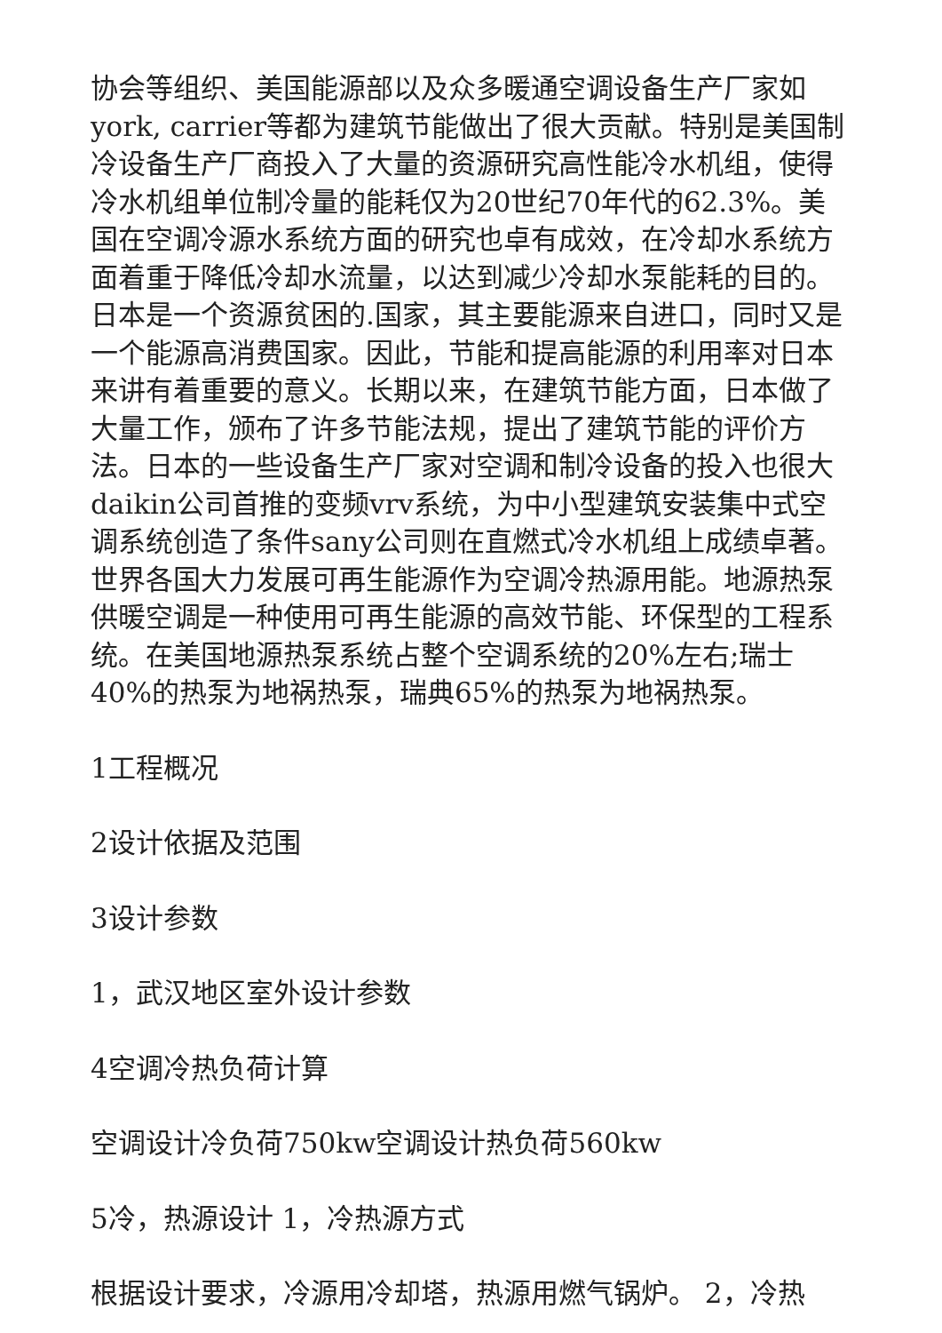协会等组织、美国能源部以及众多暖通空调设备生产厂家如york, carrier等都为建筑节能做出了很大贡献。特别是美国制冷设备生产厂商投入了大量的资源研究高性能冷水机组，使得冷水机组单位制冷量的能耗仅为20世纪70年代的62.3%。美国在空调冷源水系统方面的研究也卓有成效，在冷却水系统方面着重于降低冷却水流量，以达到减少冷却水泵能耗的目的。日本是一个资源贫困的.国家，其主要能源来自进口，同时又是一个能源高消费国家。因此，节能和提高能源的利用率对日本来讲有着重要的意义。长期以来，在建筑节能方面，日本做了大量工作，颁布了许多节能法规，提出了建筑节能的评价方法。日本的一些设备生产厂家对空调和制冷设备的投入也很大daikin公司首推的变频vrv系统，为中小型建筑安装集中式空调系统创造了条件sany公司则在直燃式冷水机组上成绩卓著。世界各国大力发展可再生能源作为空调冷热源用能。地源热泵供暖空调是一种使用可再生能源的高效节能、环保型的工程系统。在美国地源热泵系统占整个空调系统的20%左右;瑞士40%的热泵为地祸热泵，瑞典65%的热泵为地祸热泵。
1工程概况
2设计依据及范围
3设计参数
1，武汉地区室外设计参数
4空调冷热负荷计算
空调设计冷负荷750kw空调设计热负荷560kw
5冷，热源设计 1，冷热源方式
根据设计要求，冷源用冷却塔，热源用燃气锅炉。 2，冷热